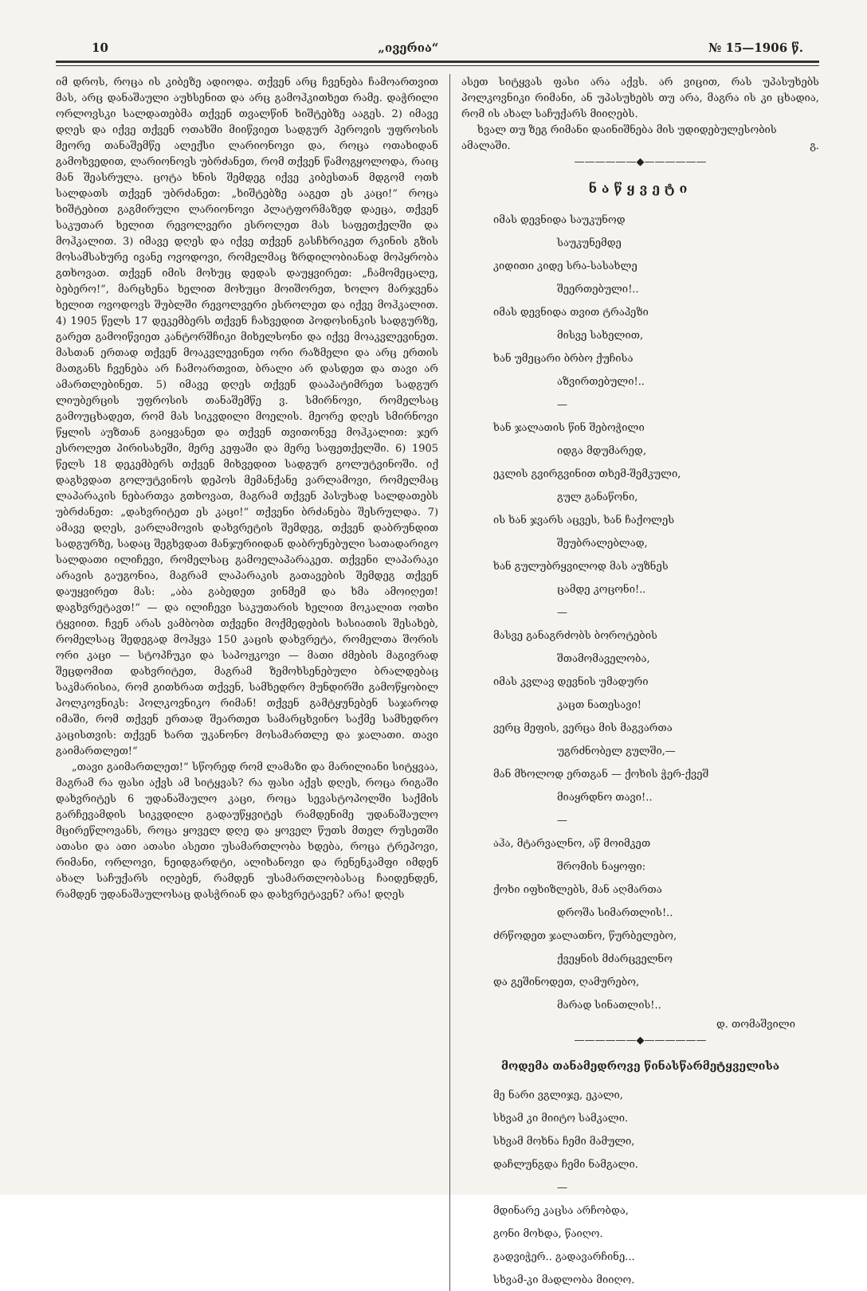10 „ივერია“№ 15—1906 წ.
იმ დროს, როცა ის კიბეზე ადიოდა. თქვენ არც ჩვენება ჩამოართვით მას, არც დანაშაული აუხსენით და არც გამოჰკითხეთ რამე. დაჭრილი ორლოვსკი სალდათებმა თქვენ თვალწინ ხიშტებზე ააგეს. 2) იმავე დღეს და იქვე თქვენ ოთახში მიიწვიეთ სადგურ პეროვის უფროსის მეორე თანაშემწე ალექსი ლარიონოვი და, როცა ოთახიდან გამოხვედით, ლარიონოვს უბრძანეთ, რომ თქვენ წამოგყოლოდა, რაიც მან შეასრულა. ცოტა ხნის შემდეგ იქვე კიბესთან მდგომ ოთხ სალდათს თქვენ უბრძანეთ: „ხიშტებზე ააგეთ ეს კაცი!“ როცა ხიშტებით გაგმირული ლარიონოვი პლატფორმაზედ დაეცა, თქვენ საკუთარ ხელით რევოლვერი ესროლეთ მას საფეთქელში და მოჰკალით. 3) იმავე დღეს და იქვე თქვენ გასჩხრიკეთ რკინის გზის მოსამსახურე ივანე ოვოდოვი, რომელმაც ზრდილობიანად მოპყრობა გთხოვათ. თქვენ იმის მოხუც დედას დაუყვირეთ: „ჩამომეცალე, ბებერო!“, მარცხენა ხელით მოხუცი მოიშორეთ, ხოლო მარჯვენა ხელით ოვოდოვს შუბლში რევოლვერი ესროლეთ და იქვე მოჰკალით. 4) 1905 წელს 17 დეკემბერს თქვენ ჩახვედით პოდოსინკის სადგურზე, გარეთ გამოიწვიეთ კანტორშჩიკი მიხელსონი და იქვე მოაკვლევინეთ. მასთან ერთად თქვენ მოაკვლევინეთ ორი რაზმელი და არც ერთის მათგანს ჩვენება არ ჩამოართვით, ბრალი არ დასდეთ და თავი არ ამართლებინეთ. 5) იმავე დღეს თქვენ დააპატიმრეთ სადგურ ლიუბერცის უფროსის თანაშემწე ვ. სმირნოვი, რომელსაც გამოუცხადეთ, რომ მას სიკვდილი მოელის. მეორე დღეს სმირნოვი წყლის აუზთან გაიყვანეთ და თქვენ თვითონვე მოჰკალით: ჯერ ესროლეთ პირისახეში, მერე კეფაში და მერე საფეთქელში. 6) 1905 წელს 18 დეკემბერს თქვენ მიხვედით სადგურ გოლუტვინოში. იქ დაგხვდათ გოლუტვინოს დეპოს მემანქანე ვარლამოვი, რომელმაც ლაპარაკის ნებართვა გთხოვათ, მაგრამ თქვენ პასუხად სალდათებს უბრძანეთ: „დახვრიტეთ ეს კაცი!“ თქვენი ბრძანება შესრულდა. 7) ამავე დღეს, ვარლამოვის დახვრეტის შემდეგ, თქვენ დაბრუნდით სადგურზე, სადაც შეგხვდათ მანჯურიიდან დაბრუნებული სათადარიგო სალდათი ილიჩევი, რომელსაც გამოელაპარაკეთ. თქვენი ლაპარაკი არავის გაუგონია, მაგრამ ლაპარაკის გათავების შემდეგ თქვენ დაუყვირეთ მას: „აბა გაბედეთ ვინმემ და ხმა ამოიღეთ! დაგხვრეტავთ!“ — და ილიჩევი საკუთარის ხელით მოკალით ოთხი ტყვიით. ჩვენ არას ვამბობთ თქვენი მოქმედების ხასიათის შესახებ, რომელსაც შედეგად მოჰყვა 150 კაცის დახვრეტა, რომელთა შორის ორი კაცი — სტოპჩუკი და საპოჟკოვი — მათი ძმების მაგივრად შეცდომით დახვრიტეთ, მაგრამ ზემოხსენებული ბრალდებაც საკმარისია, რომ გითხრათ თქვენ, სამხედრო მუნდირში გამოწყობილ პოლკოვნიკს: პოლკოვნიკო რიმან! თქვენ გამტყუნებენ საჯაროდ იმაში, რომ თქვენ ერთად შეართეთ სამარცხვინო საქმე სამხედრო კაცისთვის: თქვენ ხართ უკანონო მოსამართლე და ჯალათი. თავი გაიმართლეთ!“
„თავი გაიმართლეთ!“ სწორედ რომ ლამაზი და მარილიანი სიტყვაა, მაგრამ რა ფასი აქვს ამ სიტყვას? რა ფასი აქვს დღეს, როცა რიგაში დახვრიტეს 6 უდანაშაულო კაცი, როცა სევასტოპოლში საქმის გარჩევამდის სიკვდილი გადაუწყვიტეს რამდენიმე უდანაშაულო მცირეწლოვანს, როცა ყოველ დღე და ყოველ წუთს მთელ რუსეთში ათასი და ათი ათასი ასეთი უსამართლობა ხდება, როცა ტრეპოვი, რიმანი, ორლოვი, ნეიდგარდტი, ალიხანოვი და რენენკამფი იმდენ ახალ საჩუქარს იღებენ, რამდენ უსამართლობასაც ჩაიდენდენ, რამდენ უდანაშაულოსაც დასჭრიან და დახვრეტავენ? არა! დღეს
ასეთ სიტყვას ფასი არა აქვს. არ ვიცით, რას უპასუხებს პოლკოვნიკი რიმანი, ან უპასუხებს თუ არა, მაგრა ის კი ცხადია, რომ ის ახალ საჩუქარს მიიღებს.
ხვალ თუ ზეგ რიმანი დაინიშნება მის უდიდებულესობის ამალაში. გ.
——————◆——————
ნაწყვეტი
იმას დევნიდა საუკუნოდ
საუკუნემდე
კიდითი კიდე სრა-სასახლე
შეერთებული!..
იმას დევნიდა თვით ტრაპეზი
მისვე სახელით,
ხან უმეცარი ბრბო ქუჩისა
აზვირთებული!..
—
ხან ჯალათის წინ შებოჭილი
იდგა მდუმარედ,
ეკლის გვირგვინით თხემ-შემკული,
გულ განაწონი,
ის ხან ჯვარს აცვეს, ხან ჩაქოლეს
შეუბრალებლად,
ხან გულუბრყვილოდ მას აუზნეს
ცამდე კოცონი!..
—
მასვე განაგრძობს ბოროტების
შთამომაველობა,
იმას კვლავ დევნის უმადური
კაცთ ნათესავი!
ვერც მეფის, ვერცა მის მაგვართა
უგრძნობელ გულში,—
მან მხოლოდ ერთგან — ქოხის ჭერ-ქვეშ
მიაყრდნო თავი!..
—
აჰა, მტარვალნო, აწ მოიმკეთ
შრომის ნაყოფი:
ქოხი იფხიზლებს, მან აღმართა
დროშა სიმართლის!..
ძრწოდეთ ჯალათნო, წურბელებო,
ქვეყნის მძარცველნო
და გეშინოდეთ, ღამურებო,
მარად სინათლის!..
დ. თომაშვილი
——————◆——————
მოდემა თანამედროვე წინასწარმეტყველისა
მე ნარი ვგლიჯე, ეკალი,
სხვამ კი მიიტო სამკალი.
სხვამ მოხნა ჩემი მამული,
დაჩლუნგდა ჩემი ნამგალი.
—
მდინარე კაცსა არჩობდა,
გონი მოხდა, წაიღო.
გადვიჭერ.. გადავარჩინე...
სხვამ-კი მადლობა მიიღო.